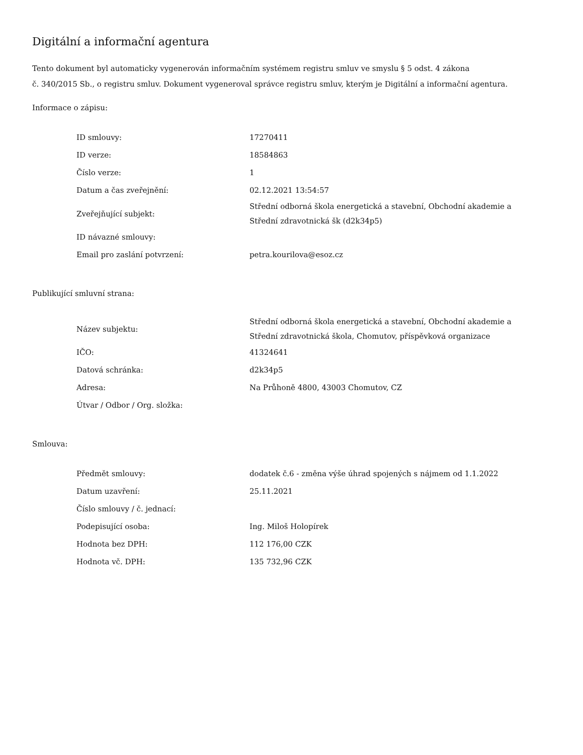Digitální a informační agentura
Tento dokument byl automaticky vygenerován informačním systémem registru smluv ve smyslu § 5 odst. 4 zákona
č. 340/2015 Sb., o registru smluv. Dokument vygeneroval správce registru smluv, kterým je Digitální a informační agentura.
Informace o zápisu:
| ID smlouvy: | 17270411 |
| ID verze: | 18584863 |
| Číslo verze: | 1 |
| Datum a čas zveřejnění: | 02.12.2021 13:54:57 |
| Zveřejňující subjekt: | Střední odborná škola energetická a stavební, Obchodní akademie a Střední zdravotnická šk (d2k34p5) |
| ID návazné smlouvy: | |
| Email pro zaslání potvrzení: | petra.kourilova@esoz.cz |
Publikující smluvní strana:
| Název subjektu: | Střední odborná škola energetická a stavební, Obchodní akademie a Střední zdravotnická škola, Chomutov, příspěvková organizace |
| IČO: | 41324641 |
| Datová schránka: | d2k34p5 |
| Adresa: | Na Průhoně 4800, 43003 Chomutov, CZ |
| Útvar / Odbor / Org. složka: | |
Smlouva:
| Předmět smlouvy: | dodatek č.6 - změna výše úhrad spojených s nájmem od 1.1.2022 |
| Datum uzavření: | 25.11.2021 |
| Číslo smlouvy / č. jednací: | |
| Podepisující osoba: | Ing. Miloš Holopírek |
| Hodnota bez DPH: | 112 176,00 CZK |
| Hodnota vč. DPH: | 135 732,96 CZK |